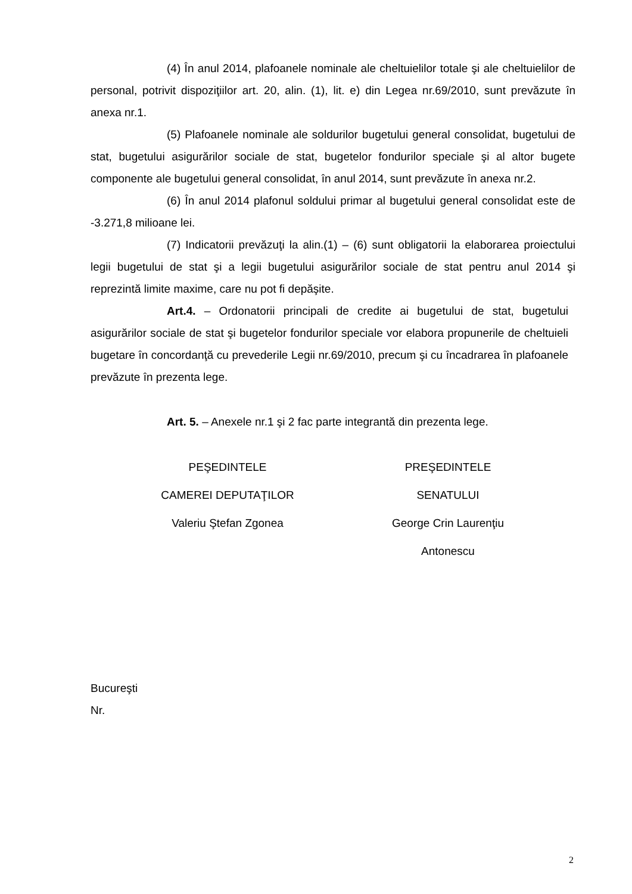(4) În anul 2014, plafoanele nominale ale cheltuielilor totale şi ale cheltuielilor de personal, potrivit dispoziţiilor art. 20, alin. (1), lit. e) din Legea nr.69/2010, sunt prevăzute în anexa nr.1.
(5) Plafoanele nominale ale soldurilor bugetului general consolidat, bugetului de stat, bugetului asigurărilor sociale de stat, bugetelor fondurilor speciale şi al altor bugete componente ale bugetului general consolidat, în anul 2014, sunt prevăzute în anexa nr.2.
(6) În anul 2014 plafonul soldului primar al bugetului general consolidat este de -3.271,8 milioane lei.
(7) Indicatorii prevăzuţi la alin.(1) – (6) sunt obligatorii la elaborarea proiectului legii bugetului de stat şi a legii bugetului asigurărilor sociale de stat pentru anul 2014 şi reprezintă limite maxime, care nu pot fi depăşite.
Art.4. – Ordonatorii principali de credite ai bugetului de stat, bugetului asigurărilor sociale de stat şi bugetelor fondurilor speciale vor elabora propunerile de cheltuieli bugetare în concordanţă cu prevederile Legii nr.69/2010, precum şi cu încadrarea în plafoanele prevăzute în prezenta lege.
Art. 5. – Anexele nr.1 şi 2 fac parte integrantă din prezenta lege.
PEŞEDINTELE
CAMEREI DEPUTAŢILOR
Valeriu Ştefan Zgonea
PREŞEDINTELE
SENATULUI
George Crin Laurenţiu Antonescu
Bucureşti
Nr.
2